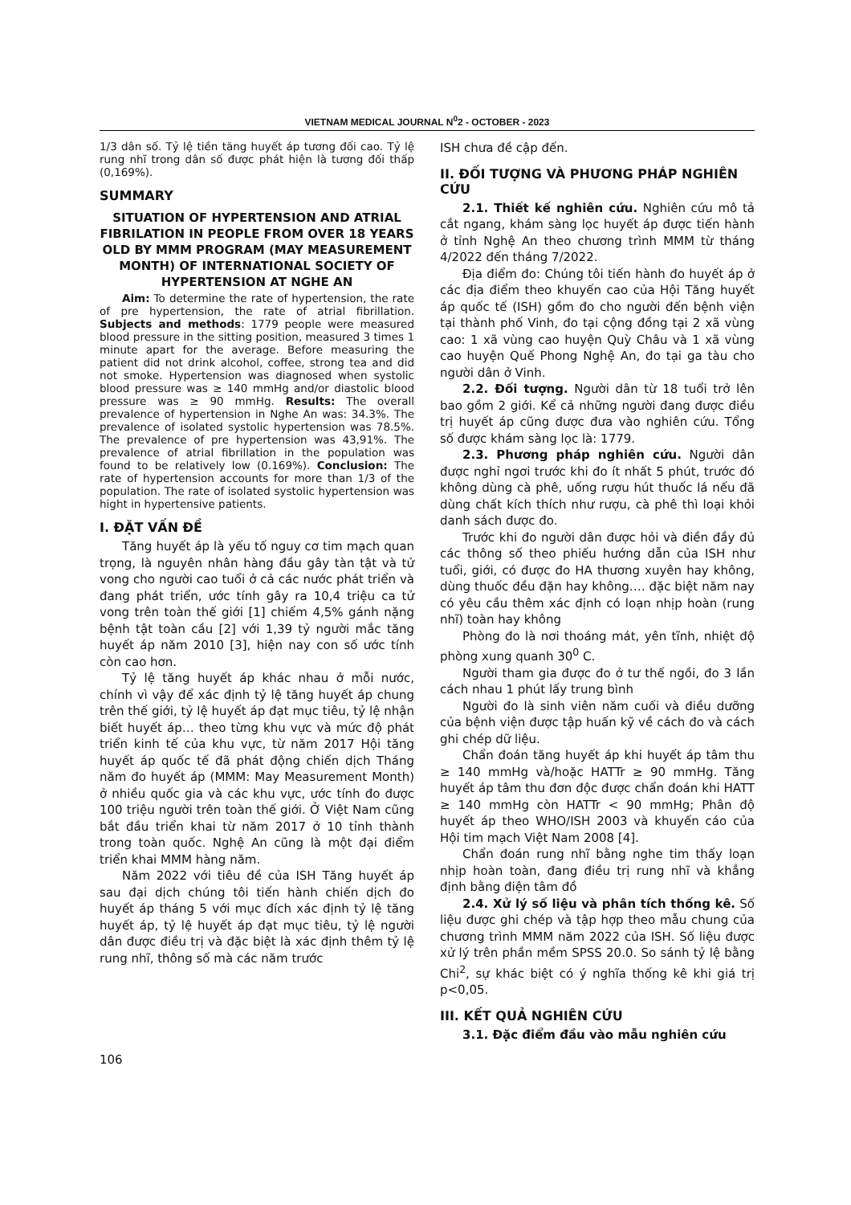VIETNAM MEDICAL JOURNAL N<sup>0</sup>2 - OCTOBER - 2023
1/3 dân số. Tỷ lệ tiền tăng huyết áp tương đối cao. Tỷ lệ rung nhĩ trong dân số được phát hiện là tương đối thấp (0,169%).
SUMMARY
SITUATION OF HYPERTENSION AND ATRIAL FIBRILATION IN PEOPLE FROM OVER 18 YEARS OLD BY MMM PROGRAM (MAY MEASUREMENT MONTH) OF INTERNATIONAL SOCIETY OF HYPERTENSION AT NGHE AN
Aim: To determine the rate of hypertension, the rate of pre hypertension, the rate of atrial fibrillation. Subjects and methods: 1779 people were measured blood pressure in the sitting position, measured 3 times 1 minute apart for the average. Before measuring the patient did not drink alcohol, coffee, strong tea and did not smoke. Hypertension was diagnosed when systolic blood pressure was ≥ 140 mmHg and/or diastolic blood pressure was ≥ 90 mmHg. Results: The overall prevalence of hypertension in Nghe An was: 34.3%. The prevalence of isolated systolic hypertension was 78.5%. The prevalence of pre hypertension was 43,91%. The prevalence of atrial fibrillation in the population was found to be relatively low (0.169%). Conclusion: The rate of hypertension accounts for more than 1/3 of the population. The rate of isolated systolic hypertension was hight in hypertensive patients.
I. ĐẶT VẤN ĐỀ
Tăng huyết áp là yếu tố nguy cơ tim mạch quan trọng, là nguyên nhân hàng đầu gây tàn tật và tử vong cho người cao tuổi ở cả các nước phát triển và đang phát triển, ước tính gây ra 10,4 triệu ca tử vong trên toàn thế giới [1] chiếm 4,5% gánh nặng bệnh tật toàn cầu [2] với 1,39 tỷ người mắc tăng huyết áp năm 2010 [3], hiện nay con số ước tính còn cao hơn.
Tỷ lệ tăng huyết áp khác nhau ở mỗi nước, chính vì vậy để xác định tỷ lệ tăng huyết áp chung trên thế giới, tỷ lệ huyết áp đạt mục tiêu, tỷ lệ nhận biết huyết áp… theo từng khu vực và mức độ phát triển kinh tế của khu vực, từ năm 2017 Hội tăng huyết áp quốc tế đã phát động chiến dịch Tháng năm đo huyết áp (MMM: May Measurement Month) ở nhiều quốc gia và các khu vực, ước tính đo được 100 triệu người trên toàn thế giới. Ở Việt Nam cũng bắt đầu triển khai từ năm 2017 ở 10 tỉnh thành trong toàn quốc. Nghệ An cũng là một đại điểm triển khai MMM hàng năm.
Năm 2022 với tiêu đề của ISH Tăng huyết áp sau đại dịch chúng tôi tiến hành chiến dịch đo huyết áp tháng 5 với mục đích xác định tỷ lệ tăng huyết áp, tỷ lệ huyết áp đạt mục tiêu, tỷ lệ người dân được điều trị và đặc biệt là xác định thêm tỷ lệ rung nhĩ, thông số mà các năm trước
ISH chưa đề cập đến.
II. ĐỐI TƯỢNG VÀ PHƯƠNG PHÁP NGHIÊN CỨU
2.1. Thiết kế nghiên cứu. Nghiên cứu mô tả cắt ngang, khám sàng lọc huyết áp được tiến hành ở tỉnh Nghệ An theo chương trình MMM từ tháng 4/2022 đến tháng 7/2022.
Địa điểm đo: Chúng tôi tiến hành đo huyết áp ở các địa điểm theo khuyến cao của Hội Tăng huyết áp quốc tế (ISH) gồm đo cho người đến bệnh viện tại thành phố Vinh, đo tại cộng đồng tại 2 xã vùng cao: 1 xã vùng cao huyện Quỳ Châu và 1 xã vùng cao huyện Quế Phong Nghệ An, đo tại ga tàu cho người dân ở Vinh.
2.2. Đối tượng. Người dân từ 18 tuổi trở lên bao gồm 2 giới. Kể cả những người đang được điều trị huyết áp cũng được đưa vào nghiên cứu. Tổng số được khám sàng lọc là: 1779.
2.3. Phương pháp nghiên cứu. Người dân được nghỉ ngơi trước khi đo ít nhất 5 phút, trước đó không dùng cà phê, uống rượu hút thuốc lá nếu đã dùng chất kích thích như rượu, cà phê thì loại khỏi danh sách được đo.
Trước khi đo người dân được hỏi và điền đầy đủ các thông số theo phiếu hướng dẫn của ISH như tuổi, giới, có được đo HA thương xuyên hay không, dùng thuốc đều đặn hay không…. đặc biệt năm nay có yêu cầu thêm xác định có loạn nhịp hoàn (rung nhĩ) toàn hay không
Phòng đo là nơi thoáng mát, yên tĩnh, nhiệt độ phòng xung quanh 30<sup>0</sup> C.
Người tham gia được đo ở tư thế ngồi, đo 3 lần cách nhau 1 phút lấy trung bình
Người đo là sinh viên năm cuối và điều dưỡng của bệnh viện được tập huấn kỹ về cách đo và cách ghi chép dữ liệu.
Chẩn đoán tăng huyết áp khi huyết áp tâm thu ≥ 140 mmHg và/hoặc HATTr ≥ 90 mmHg. Tăng huyết áp tâm thu đơn độc được chẩn đoán khi HATT ≥ 140 mmHg còn HATTr < 90 mmHg; Phân độ huyết áp theo WHO/ISH 2003 và khuyến cáo của Hội tim mạch Việt Nam 2008 [4].
Chẩn đoán rung nhĩ bằng nghe tim thấy loạn nhịp hoàn toàn, đang điều trị rung nhĩ và khẳng định bằng điện tâm đồ
2.4. Xử lý số liệu và phân tích thống kê. Số liệu được ghi chép và tập hợp theo mẫu chung của chương trình MMM năm 2022 của ISH. Số liệu được xử lý trên phần mềm SPSS 20.0. So sánh tỷ lệ bằng Chi<sup>2</sup>, sự khác biệt có ý nghĩa thống kê khi giá trị p<0,05.
III. KẾT QUẢ NGHIÊN CỨU
3.1. Đặc điểm đầu vào mẫu nghiên cứu
106